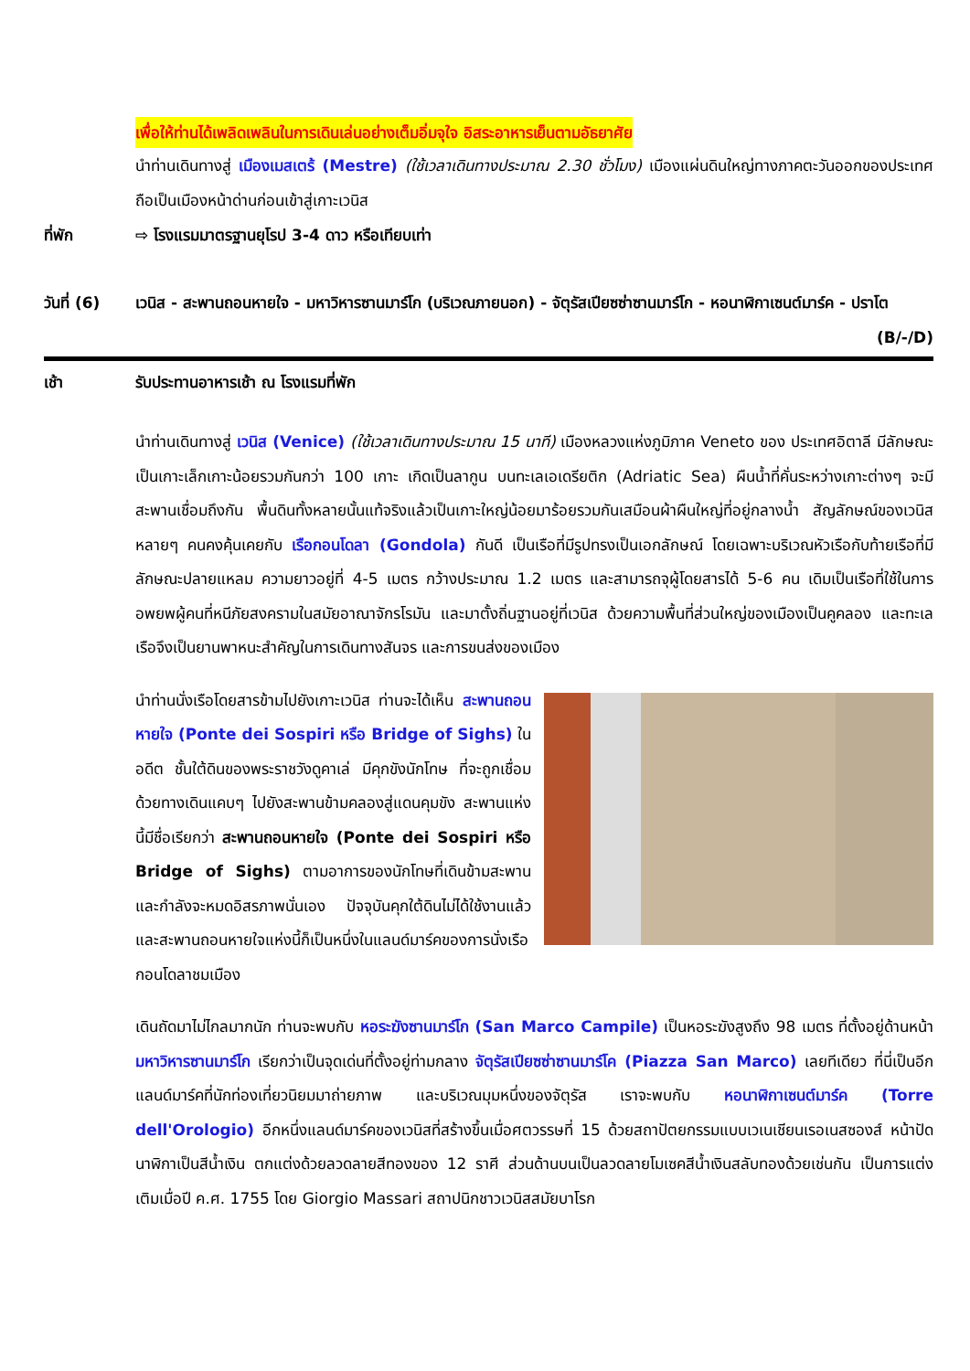เพื่อให้ท่านได้เพลิดเพลินในการเดินเล่นอย่างเต็มอิ่มจุใจ อิสระอาหารเย็นตามอัธยาศัย
นำท่านเดินทางสู่ เมืองเมสเตร้ (Mestre) (ใช้เวลาเดินทางประมาณ 2.30 ชั่วโมง) เมืองแผ่นดินใหญ่ทางภาคตะวันออกของประเทศ ถือเป็นเมืองหน้าด่านก่อนเข้าสู่เกาะเวนิส
ที่พัก ⇨ โรงแรมมาตรฐานยุโรป 3-4 ดาว หรือเทียบเท่า
วันที่ (6)
เวนิส - สะพานถอนหายใจ - มหาวิหารซานมาร์โก (บริเวณภายนอก) - จัตุรัสเปียซซ่าซานมาร์โก - หอนาฬิกาเซนต์มาร์ค - ปราโต (B/-/D)
เช้า รับประทานอาหารเช้า ณ โรงแรมที่พัก
นำท่านเดินทางสู่ เวนิส (Venice) (ใช้เวลาเดินทางประมาณ 15 นาที) เมืองหลวงแห่งภูมิภาค Veneto ของ ประเทศอิตาลี มีลักษณะเป็นเกาะเล็กเกาะน้อยรวมกันกว่า 100 เกาะ เกิดเป็นลากูน บนทะเลเอเดรียติก (Adriatic Sea) ผืนน้ำที่คั่นระหว่างเกาะต่างๆ จะมีสะพานเชื่อมถึงกัน พื้นดินทั้งหลายนั้นแท้จริงแล้วเป็นเกาะใหญ่น้อยมาร้อยรวมกันเสมือนผ้าผืนใหญ่ที่อยู่กลางน้ำ สัญลักษณ์ของเวนิส หลายๆ คนคงคุ้นเคยกับ เรือกอนโดลา (Gondola) กันดี เป็นเรือที่มีรูปทรงเป็นเอกลักษณ์ โดยเฉพาะบริเวณหัวเรือกับท้ายเรือที่มีลักษณะปลายแหลม ความยาวอยู่ที่ 4-5 เมตร กว้างประมาณ 1.2 เมตร และสามารถจุผู้โดยสารได้ 5-6 คน เดิมเป็นเรือที่ใช้ในการอพยพผู้คนที่หนีภัยสงครามในสมัยอาณาจักรโรมัน และมาตั้งถิ่นฐานอยู่ที่เวนิส ด้วยความพื้นที่ส่วนใหญ่ของเมืองเป็นคูคลอง และทะเล เรือจึงเป็นยานพาหนะสำคัญในการเดินทางสันจร และการขนส่งของเมือง
นำท่านนั่งเรือโดยสารข้ามไปยังเกาะเวนิส ท่านจะได้เห็น สะพานถอนหายใจ (Ponte dei Sospiri หรือ Bridge of Sighs) ในอดีต ชั้นใต้ดินของพระราชวังดูคาเล่ มีคุกขังนักโทษ ที่จะถูกเชื่อมด้วยทางเดินแคบๆ ไปยังสะพานข้ามคลองสู่แดนคุมขัง สะพานแห่งนี้มีชื่อเรียกว่า สะพานถอนหายใจ (Ponte dei Sospiri หรือ Bridge of Sighs) ตามอาการของนักโทษที่เดินข้ามสะพานและกำลังจะหมดอิสรภาพนั่นเอง ปัจจุบันคุกใต้ดินไม่ได้ใช้งานแล้ว และสะพานถอนหายใจแห่งนี้ก็เป็นหนึ่งในแลนด์มาร์คของการนั่งเรือกอนโดลาชมเมือง
เดินถัดมาไม่ไกลมากนัก ท่านจะพบกับ หอระฆังซานมาร์โก (San Marco Campile) เป็นหอระฆังสูงถึง 98 เมตร ที่ตั้งอยู่ด้านหน้ามหาวิหารซานมาร์โก เรียกว่าเป็นจุดเด่นที่ตั้งอยู่ท่ามกลาง จัตุรัสเปียซซ่าซานมาร์โค (Piazza San Marco) เลยทีเดียว ที่นี่เป็นอีกแลนด์มาร์คที่นักท่องเที่ยวนิยมมาถ่ายภาพ และบริเวณมุมหนึ่งของจัตุรัส เราจะพบกับ หอนาฬิกาเซนต์มาร์ค (Torre dell'Orologio) อีกหนึ่งแลนด์มาร์คของเวนิสที่สร้างขึ้นเมื่อศตวรรษที่ 15 ด้วยสถาปัตยกรรมแบบเวเนเชียนเรอเนสซองส์ หน้าปัดนาฬิกาเป็นสีน้ำเงิน ตกแต่งด้วยลวดลายสีทองของ 12 ราศี ส่วนด้านบนเป็นลวดลายโมเซคสีน้ำเงินสลับทองด้วยเช่นกัน เป็นการแต่งเติมเมื่อปี ค.ศ. 1755 โดย Giorgio Massari สถาปนิกชาวเวนิสสมัยบาโรก